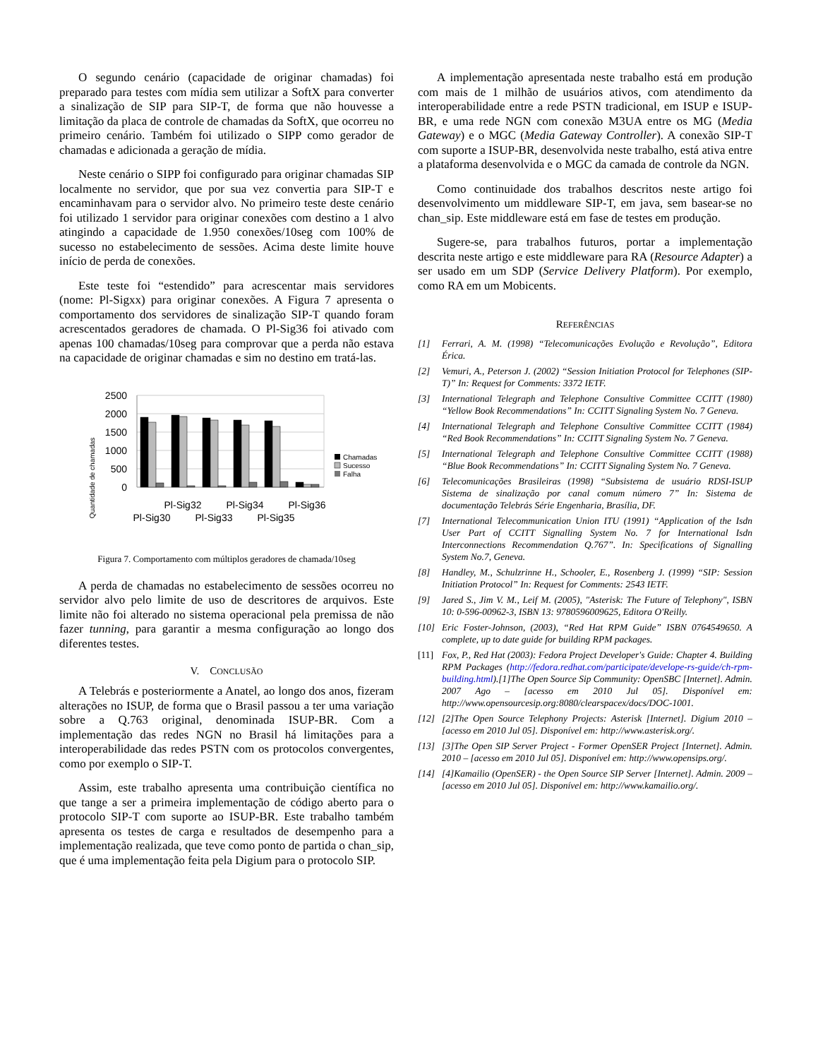O segundo cenário (capacidade de originar chamadas) foi preparado para testes com mídia sem utilizar a SoftX para converter a sinalização de SIP para SIP-T, de forma que não houvesse a limitação da placa de controle de chamadas da SoftX, que ocorreu no primeiro cenário. Também foi utilizado o SIPP como gerador de chamadas e adicionada a geração de mídia.
Neste cenário o SIPP foi configurado para originar chamadas SIP localmente no servidor, que por sua vez convertia para SIP-T e encaminhavam para o servidor alvo. No primeiro teste deste cenário foi utilizado 1 servidor para originar conexões com destino a 1 alvo atingindo a capacidade de 1.950 conexões/10seg com 100% de sucesso no estabelecimento de sessões. Acima deste limite houve início de perda de conexões.
Este teste foi “estendido” para acrescentar mais servidores (nome: Pl-Sigxx) para originar conexões. A Figura 7 apresenta o comportamento dos servidores de sinalização SIP-T quando foram acrescentados geradores de chamada. O Pl-Sig36 foi ativado com apenas 100 chamadas/10seg para comprovar que a perda não estava na capacidade de originar chamadas e sim no destino em tratá-las.
Quantidade de chamadas
2500
2000
1500
1000
500
0
Chamadas
Sucesso
Falha
Pl-Sig32
Pl-Sig34
Pl-Sig36
Pl-Sig30
Pl-Sig33
Pl-Sig35
Figura 7. Comportamento com múltiplos geradores de chamada/10seg
A perda de chamadas no estabelecimento de sessões ocorreu no servidor alvo pelo limite de uso de descritores de arquivos. Este limite não foi alterado no sistema operacional pela premissa de não fazer tunning, para garantir a mesma configuração ao longo dos diferentes testes.
V. CONCLUSÃO
A Telebrás e posteriormente a Anatel, ao longo dos anos, fizeram alterações no ISUP, de forma que o Brasil passou a ter uma variação sobre a Q.763 original, denominada ISUP-BR. Com a implementação das redes NGN no Brasil há limitações para a interoperabilidade das redes PSTN com os protocolos convergentes, como por exemplo o SIP-T.
Assim, este trabalho apresenta uma contribuição científica no que tange a ser a primeira implementação de código aberto para o protocolo SIP-T com suporte ao ISUP-BR. Este trabalho também apresenta os testes de carga e resultados de desempenho para a implementação realizada, que teve como ponto de partida o chan_sip, que é uma implementação feita pela Digium para o protocolo SIP.
A implementação apresentada neste trabalho está em produção com mais de 1 milhão de usuários ativos, com atendimento da interoperabilidade entre a rede PSTN tradicional, em ISUP e ISUP-BR, e uma rede NGN com conexão M3UA entre os MG (Media Gateway) e o MGC (Media Gateway Controller). A conexão SIP-T com suporte a ISUP-BR, desenvolvida neste trabalho, está ativa entre a plataforma desenvolvida e o MGC da camada de controle da NGN.
Como continuidade dos trabalhos descritos neste artigo foi desenvolvimento um middleware SIP-T, em java, sem basear-se no chan_sip. Este middleware está em fase de testes em produção.
Sugere-se, para trabalhos futuros, portar a implementação descrita neste artigo e este middleware para RA (Resource Adapter) a ser usado em um SDP (Service Delivery Platform). Por exemplo, como RA em um Mobicents.
REFERÊNCIAS
[1] Ferrari, A. M. (1998) “Telecomunicações Evolução e Revolução”, Editora Érica.
[2] Vemuri, A., Peterson J. (2002) “Session Initiation Protocol for Telephones (SIP-T)” In: Request for Comments: 3372 IETF.
[3] International Telegraph and Telephone Consultive Committee CCITT (1980) “Yellow Book Recommendations” In: CCITT Signaling System No. 7 Geneva.
[4] International Telegraph and Telephone Consultive Committee CCITT (1984) “Red Book Recommendations” In: CCITT Signaling System No. 7 Geneva.
[5] International Telegraph and Telephone Consultive Committee CCITT (1988) “Blue Book Recommendations” In: CCITT Signaling System No. 7 Geneva.
[6] Telecomunicações Brasileiras (1998) “Subsistema de usuário RDSI-ISUP Sistema de sinalização por canal comum número 7” In: Sistema de documentação Telebrás Série Engenharia, Brasília, DF.
[7] International Telecommunication Union ITU (1991) “Application of the Isdn User Part of CCITT Signalling System No. 7 for International Isdn Interconnections Recommendation Q.767”. In: Specifications of Signalling System No.7, Geneva.
[8] Handley, M., Schulzrinne H., Schooler, E., Rosenberg J. (1999) “SIP: Session Initiation Protocol” In: Request for Comments: 2543 IETF.
[9] Jared S., Jim V. M., Leif M. (2005), "Asterisk: The Future of Telephony", ISBN 10: 0-596-00962-3, ISBN 13: 9780596009625, Editora O'Reilly.
[10] Eric Foster-Johnson, (2003), “Red Hat RPM Guide” ISBN 0764549650. A complete, up to date guide for building RPM packages.
[11] Fox, P., Red Hat (2003): Fedora Project Developer's Guide: Chapter 4. Building RPM Packages (http://fedora.redhat.com/participate/develope-rs-guide/ch-rpm-building.html).[1]The Open Source Sip Community: OpenSBC [Internet]. Admin. 2007 Ago – [acesso em 2010 Jul 05]. Disponível em: http://www.opensourcesip.org:8080/clearspacex/docs/DOC-1001.
[12] [2]The Open Source Telephony Projects: Asterisk [Internet]. Digium 2010 – [acesso em 2010 Jul 05]. Disponível em: http://www.asterisk.org/.
[13] [3]The Open SIP Server Project - Former OpenSER Project [Internet]. Admin. 2010 – [acesso em 2010 Jul 05]. Disponível em: http://www.opensips.org/.
[14] [4]Kamailio (OpenSER) - the Open Source SIP Server [Internet]. Admin. 2009 – [acesso em 2010 Jul 05]. Disponível em: http://www.kamailio.org/.